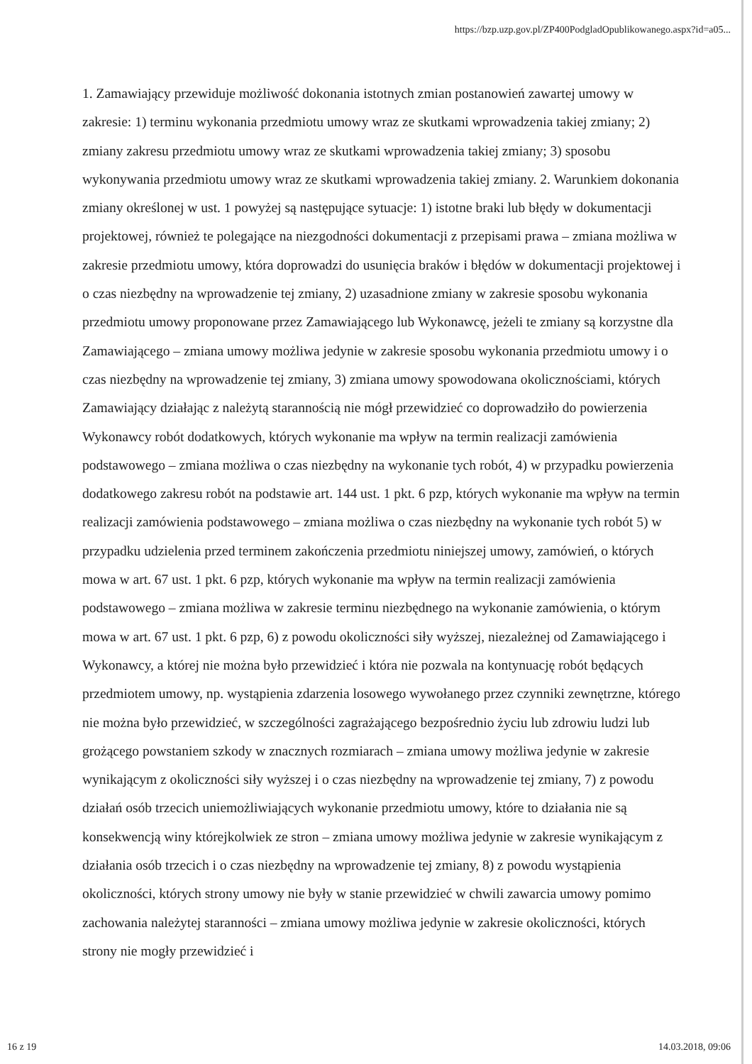https://bzp.uzp.gov.pl/ZP400PodgladOpublikowanego.aspx?id=a05...
1. Zamawiający przewiduje możliwość dokonania istotnych zmian postanowień zawartej umowy w zakresie: 1) terminu wykonania przedmiotu umowy wraz ze skutkami wprowadzenia takiej zmiany; 2) zmiany zakresu przedmiotu umowy wraz ze skutkami wprowadzenia takiej zmiany; 3) sposobu wykonywania przedmiotu umowy wraz ze skutkami wprowadzenia takiej zmiany. 2. Warunkiem dokonania zmiany określonej w ust. 1 powyżej są następujące sytuacje: 1) istotne braki lub błędy w dokumentacji projektowej, również te polegające na niezgodności dokumentacji z przepisami prawa – zmiana możliwa w zakresie przedmiotu umowy, która doprowadzi do usunięcia braków i błędów w dokumentacji projektowej i o czas niezbędny na wprowadzenie tej zmiany, 2) uzasadnione zmiany w zakresie sposobu wykonania przedmiotu umowy proponowane przez Zamawiającego lub Wykonawcę, jeżeli te zmiany są korzystne dla Zamawiającego – zmiana umowy możliwa jedynie w zakresie sposobu wykonania przedmiotu umowy i o czas niezbędny na wprowadzenie tej zmiany, 3) zmiana umowy spowodowana okolicznościami, których Zamawiający działając z należytą starannością nie mógł przewidzieć co doprowadziło do powierzenia Wykonawcy robót dodatkowych, których wykonanie ma wpływ na termin realizacji zamówienia podstawowego – zmiana możliwa o czas niezbędny na wykonanie tych robót, 4) w przypadku powierzenia dodatkowego zakresu robót na podstawie art. 144 ust. 1 pkt. 6 pzp, których wykonanie ma wpływ na termin realizacji zamówienia podstawowego – zmiana możliwa o czas niezbędny na wykonanie tych robót 5) w przypadku udzielenia przed terminem zakończenia przedmiotu niniejszej umowy, zamówień, o których mowa w art. 67 ust. 1 pkt. 6 pzp, których wykonanie ma wpływ na termin realizacji zamówienia podstawowego – zmiana możliwa w zakresie terminu niezbędnego na wykonanie zamówienia, o którym mowa w art. 67 ust. 1 pkt. 6 pzp, 6) z powodu okoliczności siły wyższej, niezależnej od Zamawiającego i Wykonawcy, a której nie można było przewidzieć i która nie pozwala na kontynuację robót będących przedmiotem umowy, np. wystąpienia zdarzenia losowego wywołanego przez czynniki zewnętrzne, którego nie można było przewidzieć, w szczególności zagrażającego bezpośrednio życiu lub zdrowiu ludzi lub grożącego powstaniem szkody w znacznych rozmiarach – zmiana umowy możliwa jedynie w zakresie wynikającym z okoliczności siły wyższej i o czas niezbędny na wprowadzenie tej zmiany, 7) z powodu działań osób trzecich uniemożliwiających wykonanie przedmiotu umowy, które to działania nie są konsekwencją winy którejkolwiek ze stron – zmiana umowy możliwa jedynie w zakresie wynikającym z działania osób trzecich i o czas niezbędny na wprowadzenie tej zmiany, 8) z powodu wystąpienia okoliczności, których strony umowy nie były w stanie przewidzieć w chwili zawarcia umowy pomimo zachowania należytej staranności – zmiana umowy możliwa jedynie w zakresie okoliczności, których strony nie mogły przewidzieć i
16 z 19 14.03.2018, 09:06